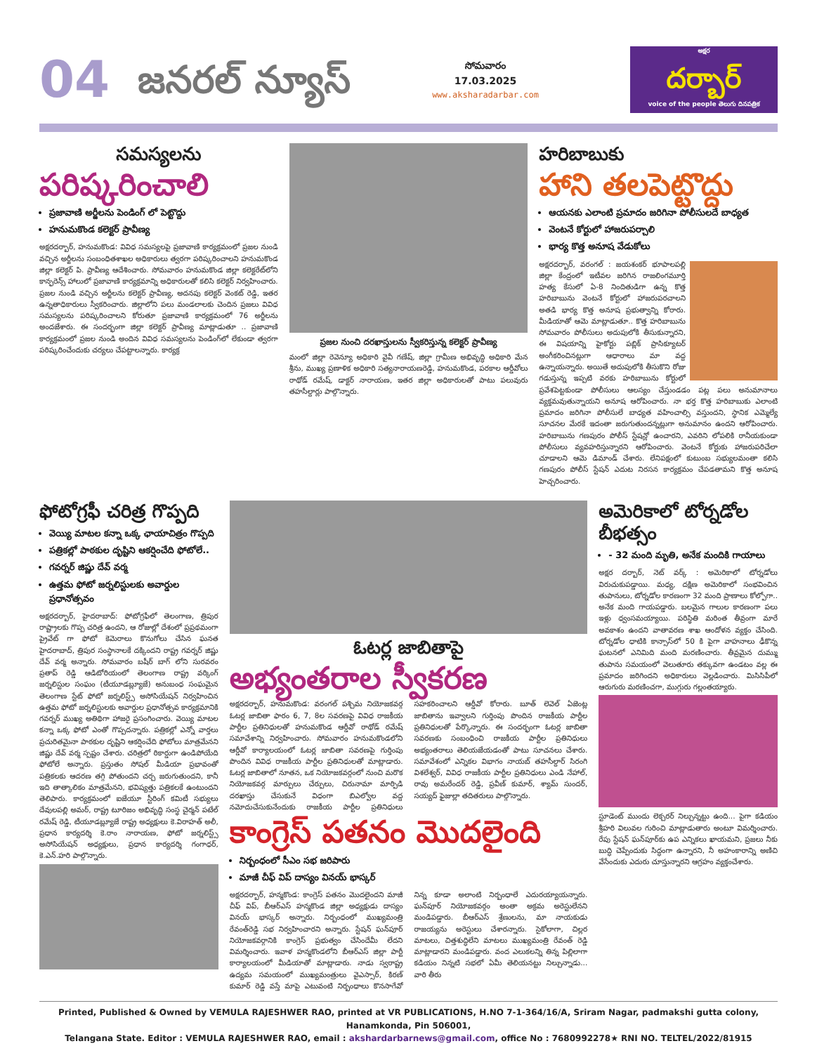04
జనరల్ న్యూస్
సోమవారం
17.03.2025
www.aksharadarbar.com
అక్షర
దర్బార్
voice of the people తెలుగు దినపత్రిక
సమస్యలను
పరిష్కరించాలి
ప్రజావాణి అర్జీలను పెండింగ్ లో పెట్టొద్దు
హనుమకొండ కలెక్టర్ ప్రావీణ్య
అక్షరదర్బార్, హనుమకొండ: వివిధ సమస్యలపై ప్రజావాణి కార్యక్రమంలో ప్రజల నుండి వచ్చిన అర్జీలను సంబంధితశాఖల అధికారులు త్వరగా పరిష్కరించాలని హనుమకొండ జిల్లా కలెక్టర్ పి. ప్రావీణ్య ఆదేశించారు. సోమవారం హనుమకొండ జిల్లా కలెక్టరేట్‌లోని కాన్ఫరెన్స్ హాలులో ప్రజావాణి కార్యక్రమాన్ని అధికారులతో కలిసి కలెక్టర్ నిర్వహించారు. ప్రజల నుండి వచ్చిన అర్జీలను కలెక్టర్ ప్రావీణ్య, అదనపు కలెక్టర్ వెంకట్ రెడ్డి, ఇతర ఉన్నతాధికారులు స్వీకరించారు. జిల్లాలోని పలు మండలాలకు చెందిన ప్రజలు వివిధ సమస్యలను పరిష్కరించాలని కోరుతూ ప్రజావాణి కార్యక్రమంలో 76 అర్జీలను అందజేశారు. ఈ సందర్భంగా జిల్లా కలెక్టర్ ప్రావీణ్య మాట్లాడుతూ .. ప్రజావాణి కార్యక్రమంలో ప్రజల నుండి అందిన వివిధ సమస్యలను పెండింగ్‌లో లేకుండా త్వరగా పరిష్కరించేందుకు చర్యలు చేపట్టాలన్నారు. కార్యక్ర
ప్రజల నుంచి దరఖాస్తులను స్వీకరిస్తున్న కలెక్టర్ ప్రావీణ్య
మంలో జిల్లా రెవెన్యూ అధికారి వైవీ గణేష్, జిల్లా గ్రామీణ అభివృద్ధి అధికారి మేన శ్రీను, ముఖ్య ప్రణాళిక అధికారి సత్యనారాయణరెడ్డి, హనుమకొండ, పరకాల ఆర్డీవోలు రాథోడ్ రమేష్, డాక్టర్ నారాయణ, ఇతర జిల్లా అధికారులతో పాటు పలువురు తహసీల్దార్లు పాల్గొన్నారు.
హరిబాబుకు
హాని తలపెట్టొద్దు
ఆయనకు ఎలాంటి ప్రమాదం జరిగినా పోలీసులదే బాధ్యత
వెంటనే కోర్టులో హాజరుపర్చాలి
భార్య కొత్త అనూష వేడుకోలు
అక్షరదర్బార్, వరంగల్ : జయశంకర్ భూపాలపల్లి జిల్లా కేంద్రంలో ఇటీవల జరిగిన రాజలింగమూర్తి హత్య కేసులో ఏ-8 నిందితుడిగా ఉన్న కొత్త హరిబాబును వెంటనే కోర్టులో హాజరుపరచాలని అతడి భార్య కొత్త అనూష ప్రభుత్వాన్ని కోరారు. మీడియాతో ఆమె మాట్లాడుతూ.. కొత్త హరిబాబును సోమవారం పోలీసులు అదుపులోకి తీసుకున్నారని, ఈ విషయాన్ని హైకోర్టు పబ్లిక్ ప్రాసిక్యూటర్ అంగీకరించినట్లుగా ఆధారాలు మా వద్ద ఉన్నాయన్నారు. అయితే అదుపులోకి తీసుకొని రోజు గడుస్తున్న ఇప్పటి వరకు హరిబాబును కోర్టులో ప్రవేశపెట్టకుండా పోలీసులు ఆలస్యం చేస్తుండడం పట్ల పలు అనుమానాలు వ్యక్తమవుతున్నాయని అనూష ఆరోపించారు. నా భర్త కొత్త హరిబాబుకు ఎలాంటి ప్రమాదం జరిగినా పోలీసులే బాధ్యత వహించాల్సి వస్తుందని, స్థానిక ఎమ్మెల్యే సూచనల మేరకే ఇదంతా జరుగుతుందన్నట్లుగా అనుమానం ఉందని ఆరోపించారు. హరిబాబును గణపురం పోలీస్ స్టేషన్లో ఉంచారని, ఎవరిని లోపలికి రానీయకుండా పోలీసులు వ్యవహరిస్తున్నారని ఆరోపించారు. వెంటనే కోర్టుకు హాజరుపరిచేలా చూడాలని ఆమె డిమాండ్ చేశారు. లేనిపక్షంలో కుటుంబ సభ్యులమంతా కలిసి గణపురం పోలీస్ స్టేషన్ ఎదుట నిరసన కార్యక్రమం చేపడతామని కొత్త అనూష హెచ్చరించారు.
ఫోటోగ్రఫీ చరిత్ర గొప్పది
వెయ్యి మాటల కన్నా ఒక్క ఛాయాచిత్రం గొప్పది
పత్రికల్లో పాఠకుల దృష్టిని ఆకర్షించేది ఫోటోలే..
గవర్నర్ జిష్ణు దేవ్ వర్మ
ఉత్తమ ఫోటో జర్నలిస్టులకు అవార్డుల ప్రధానోత్సవం
అక్షరదర్బార్, హైదరాబాద్: ఫోటోగ్రఫీలో తెలంగాణ, త్రిపుర రాష్ట్రాలకు గొప్ప చరిత్ర ఉందని, ఆ రోజుల్లో దేశంలో ప్రప్రథమంగా ప్రైవేట్ గా ఫోటో కెమెరాలు కొనుగోలు చేసిన ఘనత హైదరాబాద్, త్రిపుర సంస్థానాలకే దక్కిందని రాష్ట్ర గవర్నర్ జిష్ణు దేవ్ వర్మ అన్నారు. సోమవారం బషీర్ బాగ్ లోని సురవరం ప్రతాప్ రెడ్డి ఆడిటోరియంలో తెలంగాణ రాష్ట్ర వర్కింగ్ జర్నలిస్టుల సంఘం (టీయూడబ్ల్యూజే) అనుబంధ సంఘమైన తెలంగాణ స్టేట్ ఫోటో జర్నలిస్ట్స్ అసోసియేషన్ నిర్వహించిన ఉత్తమ ఫోటో జర్నలిస్టులకు అవార్డుల ప్రధానోత్సవ కార్యక్రమానికి గవర్నర్ ముఖ్య అతిథిగా హాజరై ప్రసంగించారు. వెయ్యి మాటల కన్నా ఒక్క ఫోటో ఎంతో గొప్పదన్నారు. పత్రికల్లో ఎన్నో వార్తలు ప్రచురితమైనా పాఠకుల దృష్టిని ఆకర్షించేది ఫోటోలు మాత్రమేనని జిష్ణు దేవ్ వర్మ స్పష్టం చేశారు. చరిత్రలో రికార్డుగా ఉండిపోయేది ఫోటోలే అన్నారు. ప్రస్తుతం సోషల్ మీడియా ప్రభావంతో పత్రికలకు ఆదరణ తగ్గి పోతుందని చర్చ జరుగుతుందని, కానీ ఇది తాత్కాలికం మాత్రమేనని, భవిష్యత్తు పత్రికలకే ఉంటుందని తెలిపారు. కార్యక్రమంలో ఐజేయూ స్టీరింగ్ కమిటీ సభ్యులు దేవులపల్లి అమర్, రాష్ట్ర టూరిజం అభివృద్ధి సంస్థ చైర్మన్ పటేల్ రమేష్ రెడ్డి, టీయూడబ్ల్యూజే రాష్ట్ర అధ్యక్షులు కె.విరాహత్ అలీ, ప్రధాన కార్యదర్శి కె.రాం నారాయణ, ఫోటో జర్నలిస్ట్స్ అసోసియేషన్ అధ్యక్షులు, ప్రధాన కార్యదర్శి గంగాధర్, కె.ఎన్.హరి పాల్గొన్నారు.
ఓటర్ల జాబితాపై
అభ్యంతరాల స్వీకరణ
అక్షరదర్బార్, హనుమకొండ: వరంగల్ పశ్చిమ నియోజకవర్గ ఓటర్ల జాబితా ఫారం 6, 7, 8ల సవరణపై వివిధ రాజకీయ పార్టీల ప్రతినిధులతో హనుమకొండ ఆర్డీవో రాథోడ్ రమేష్ సమావేశాన్ని నిర్వహించారు. సోమవారం హనుమకొండలోని ఆర్డీవో కార్యాలయంలో ఓటర్ల జాబితా సవరణపై గుర్తింపు పొందిన వివిధ రాజకీయ పార్టీల ప్రతినిధులతో మాట్లాడారు. ఓటర్ల జాబితాలో నూతన, ఒక నియోజకవర్గంలో నుంచి మరొక నియోజకవర్గ మార్పులు చేర్పులు, చిరునామా మార్పిడి దరఖాస్తు చేసుకునే విధంగా బిఎల్వోల వద్ద నమోదుచేసుకునేందుకు రాజకీయ పార్టీల ప్రతినిధులు సహకరించాలని ఆర్డీవో కోరారు. బూత్ లెవెల్ ఏజెంట్ల జాబితాను ఇవ్వాలని గుర్తింపు పొందిన రాజకీయ పార్టీల ప్రతినిధులతో పేర్కొన్నారు. ఈ సందర్భంగా ఓటర్ల జాబితా సవరణకు సంబంధించి రాజకీయ పార్టీల ప్రతినిధులు అభ్యంతరాలు తెలియజేయడంతో పాటు సూచనలు చేశారు. సమావేశంలో ఎన్నికల విభాగం నాయబ్ తహసీల్దార్ సిరంగి విశలేశ్వర్, వివిధ రాజకీయ పార్టీల ప్రతినిధులు ఎండి నేహాల్, రావు అమరేందర్ రెడ్డి, ప్రవీణ్ కుమార్, శ్యామ్ సుందర్, సయ్యద్ ఫైజుల్లా తదితరులు పాల్గొన్నారు.
కాంగ్రెస్ పతనం మొదలైంది
నిర్బంధంలో సీఎం సభ జరిపారు
మాజీ చీఫ్ విప్ దాస్యం వినయ్ భాస్కర్
అక్షరదర్బార్, హన్మకొండ: కాంగ్రెస్ పతనం మొదలైందని మాజీ చీఫ్ విప్, బీఆర్ఎస్ హన్మకొండ జిల్లా అధ్యక్షుడు దాస్యం వినయ్ భాస్కర్ అన్నారు. నిర్బంధంలో ముఖ్యమంత్రి రేవంత్‌రెడ్డి సభ నిర్వహించారని అన్నారు. స్టేషన్ ఘన్‌పూర్ నియోజకవర్గానికి కాంగ్రెస్ ప్రభుత్వం చేసిందేమీ లేదని విమర్శించారు. ఇవాళ హన్మకొండలోని బీఆర్ఎస్ జిల్లా పార్టీ కార్యాలయంలో మీడియాతో మాట్లాడారు. నాడు స్వరాష్ట్ర ఉద్యమ సమయంలో ముఖ్యమంత్రులు వైఎస్సార్, కిరణ్ కుమార్ రెడ్డి వస్తే మాపై ఎటువంటి నిర్బంధాలు కొనసాగేవో నిన్న కూడా అలాంటి నిర్బంధాలే ఎదురయ్యాయన్నారు. ఘన్‌పూర్ నియోజకవర్గం అంతా అక్రమ అరెస్టులేనని మండిపడ్డారు. బీఆర్ఎస్ శ్రేణులను, మా నాయకుడు రాజయ్యను అరెస్టులు చేశారన్నారు. సైకోలాగా, చిల్లర మాటలు, చిత్తశుద్ధిలేని మాటలు ముఖ్యమంత్రి రేవంత్ రెడ్డి మాట్లాడారని మండిపడ్డారు. వంద ఎలుకలన్ని తిన్న పిల్లిలాగా కడియం నిన్నటి సభలో ఏమీ తెలియనట్టు నిల్చున్నాడు... వారి తీరు
అమెరికాలో టోర్నడోల బీభత్సం
- 32 మంది మృతి, అనేక మందికి గాయాలు
అక్షర దర్బార్, నెట్ వర్క్ : అమెరికాలో టోర్నడోలు విరుచుకుపడ్డాయి. మధ్య, దక్షిణ అమెరికాలో సంభవించిన తుపానులు, టోర్నడోల కారణంగా 32 మంది ప్రాణాలు కోల్పోగా.. అనేక మంది గాయపడ్డారు. బలమైన గాలుల కారణంగా పలు ఇళ్లు ధ్వంసమయ్యాయి. పరిస్థితి మరింత తీవ్రంగా మారే అవకాశం ఉందని వాతావరణ శాఖ ఆందోళన వ్యక్తం చేసింది. టోర్నడోల ధాటికి కాన్సాస్‌లో 50 కి పైగా వాహనాలు ఢీకొన్న ఘటనలో ఎనిమిది మంది మరణించారు. తీవ్రమైన దుమ్ము తుపాను సమయంలో వెలుతూరు తక్కువగా ఉండటం వల్ల ఈ ప్రమాదం జరిగిందని అధికారులు వెల్లడించారు. మిసిసిపీలో ఆరుగురు మరణించగా, ముగ్గురు గల్లంతయ్యారు.
స్టూడెంట్ ముందు లెక్చరర్ నిల్చున్నట్టు ఉంది... పైగా కడియం శ్రీహరి విలువల గురించి మాట్లాడుతారు అంటూ విమర్శించారు. రేపు స్టేషన్ ఘన్‌పూర్‌కు ఉప ఎన్నికలు ఖాయమని, ప్రజలు నీకు బుద్ధి చెప్పేందుకు సిద్ధంగా ఉన్నారని, నీ అహంకారాన్ని అణిచి వేసేందుకు ఎదురు చూస్తున్నారని ఆగ్రహం వ్యక్తంచేశారు.
Printed, Published & Owned by VEMULA RAJESHWER RAO, printed at VR PUBLICATIONS, H.NO 7-1-364/16/A, Sriram Nagar, padmakshi gutta colony, Hanamkonda, Pin 506001,
Telangana State. Editor : VEMULA RAJESHWER RAO, email : akshardarbarnews@gmail.com, office No : 7680992278★ RNI NO. TELTEL/2022/81915